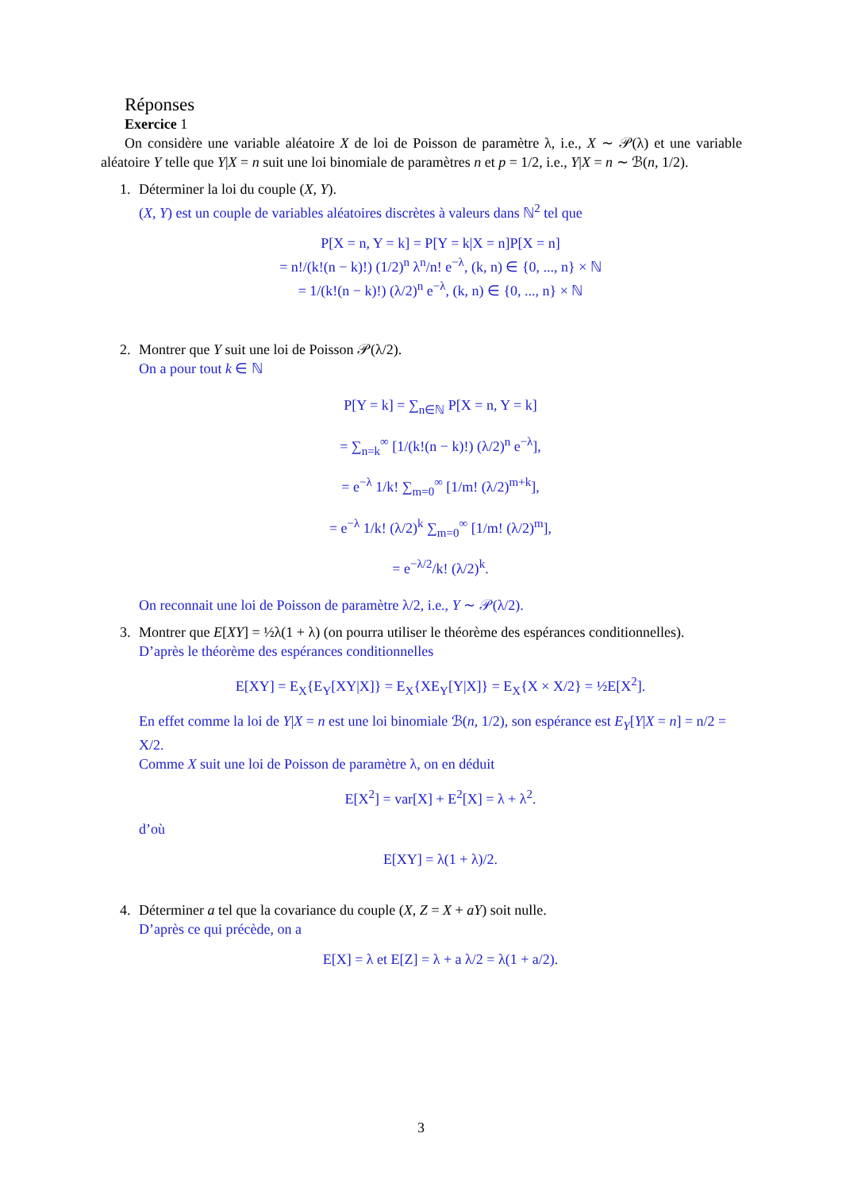Réponses
Exercice 1
On considère une variable aléatoire X de loi de Poisson de paramètre λ, i.e., X ∼ 𝒫(λ) et une variable aléatoire Y telle que Y|X = n suit une loi binomiale de paramètres n et p = 1/2, i.e., Y|X = n ∼ ℬ(n, 1/2).
1. Déterminer la loi du couple (X, Y).
(X, Y) est un couple de variables aléatoires discrètes à valeurs dans ℕ<sup>2</sup> tel que
P[X = n, Y = k] = P[Y = k|X = n]P[X = n]
= n!/(k!(n − k)!) (1/2)<sup>n</sup> λ<sup>n</sup>/n! e<sup>−λ</sup>, (k, n) ∈ {0, ..., n} × ℕ
= 1/(k!(n − k)!) (λ/2)<sup>n</sup> e<sup>−λ</sup>, (k, n) ∈ {0, ..., n} × ℕ
2. Montrer que Y suit une loi de Poisson 𝒫(λ/2).
On a pour tout k ∈ ℕ
P[Y = k] = ∑<sub>n∈ℕ</sub> P[X = n, Y = k]
= ∑<sub>n=k</sub><sup>∞</sup> [1/(k!(n − k)!) (λ/2)<sup>n</sup> e<sup>−λ</sup>],
= e<sup>−λ</sup> 1/k! ∑<sub>m=0</sub><sup>∞</sup> [1/m! (λ/2)<sup>m+k</sup>],
= e<sup>−λ</sup> 1/k! (λ/2)<sup>k</sup> ∑<sub>m=0</sub><sup>∞</sup> [1/m! (λ/2)<sup>m</sup>],
= e<sup>−λ/2</sup>/k! (λ/2)<sup>k</sup>.
On reconnait une loi de Poisson de paramètre λ/2, i.e., Y ∼ 𝒫(λ/2).
3. Montrer que E[XY] = ½λ(1 + λ) (on pourra utiliser le théorème des espérances conditionnelles).
D’après le théorème des espérances conditionnelles
E[XY] = E<sub>X</sub>{E<sub>Y</sub>[XY|X]} = E<sub>X</sub>{XE<sub>Y</sub>[Y|X]} = E<sub>X</sub>{X × X/2} = ½E[X<sup>2</sup>].
En effet comme la loi de Y|X = n est une loi binomiale ℬ(n, 1/2), son espérance est E<sub>Y</sub>[Y|X = n] = n/2 = X/2.
Comme X suit une loi de Poisson de paramètre λ, on en déduit
E[X<sup>2</sup>] = var[X] + E<sup>2</sup>[X] = λ + λ<sup>2</sup>.
d’où
E[XY] = λ(1 + λ)/2.
4. Déterminer a tel que la covariance du couple (X, Z = X + aY) soit nulle.
D’après ce qui précède, on a
E[X] = λ et E[Z] = λ + a λ/2 = λ(1 + a/2).
3